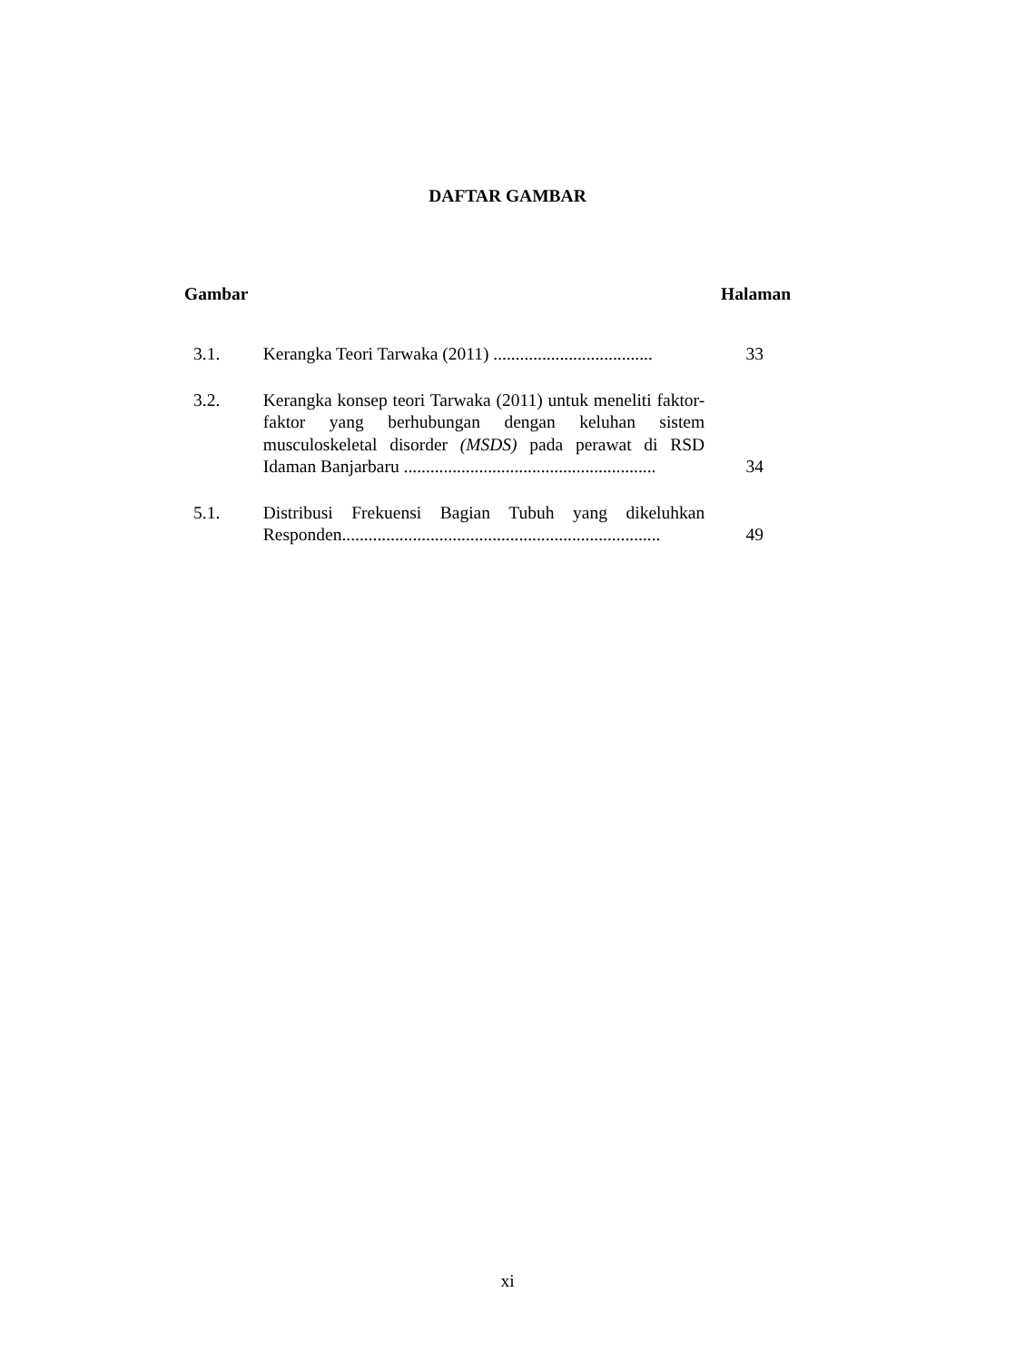DAFTAR GAMBAR
Gambar Halaman
3.1. Kerangka Teori Tarwaka (2011) ....................................
33
3.2. Kerangka konsep teori Tarwaka (2011) untuk meneliti faktor-faktor yang berhubungan dengan keluhan sistem musculoskeletal disorder (MSDS) pada perawat di RSD Idaman Banjarbaru .........................................................
34
5.1. Distribusi Frekuensi Bagian Tubuh yang dikeluhkan Responden........................................................................
49
xi